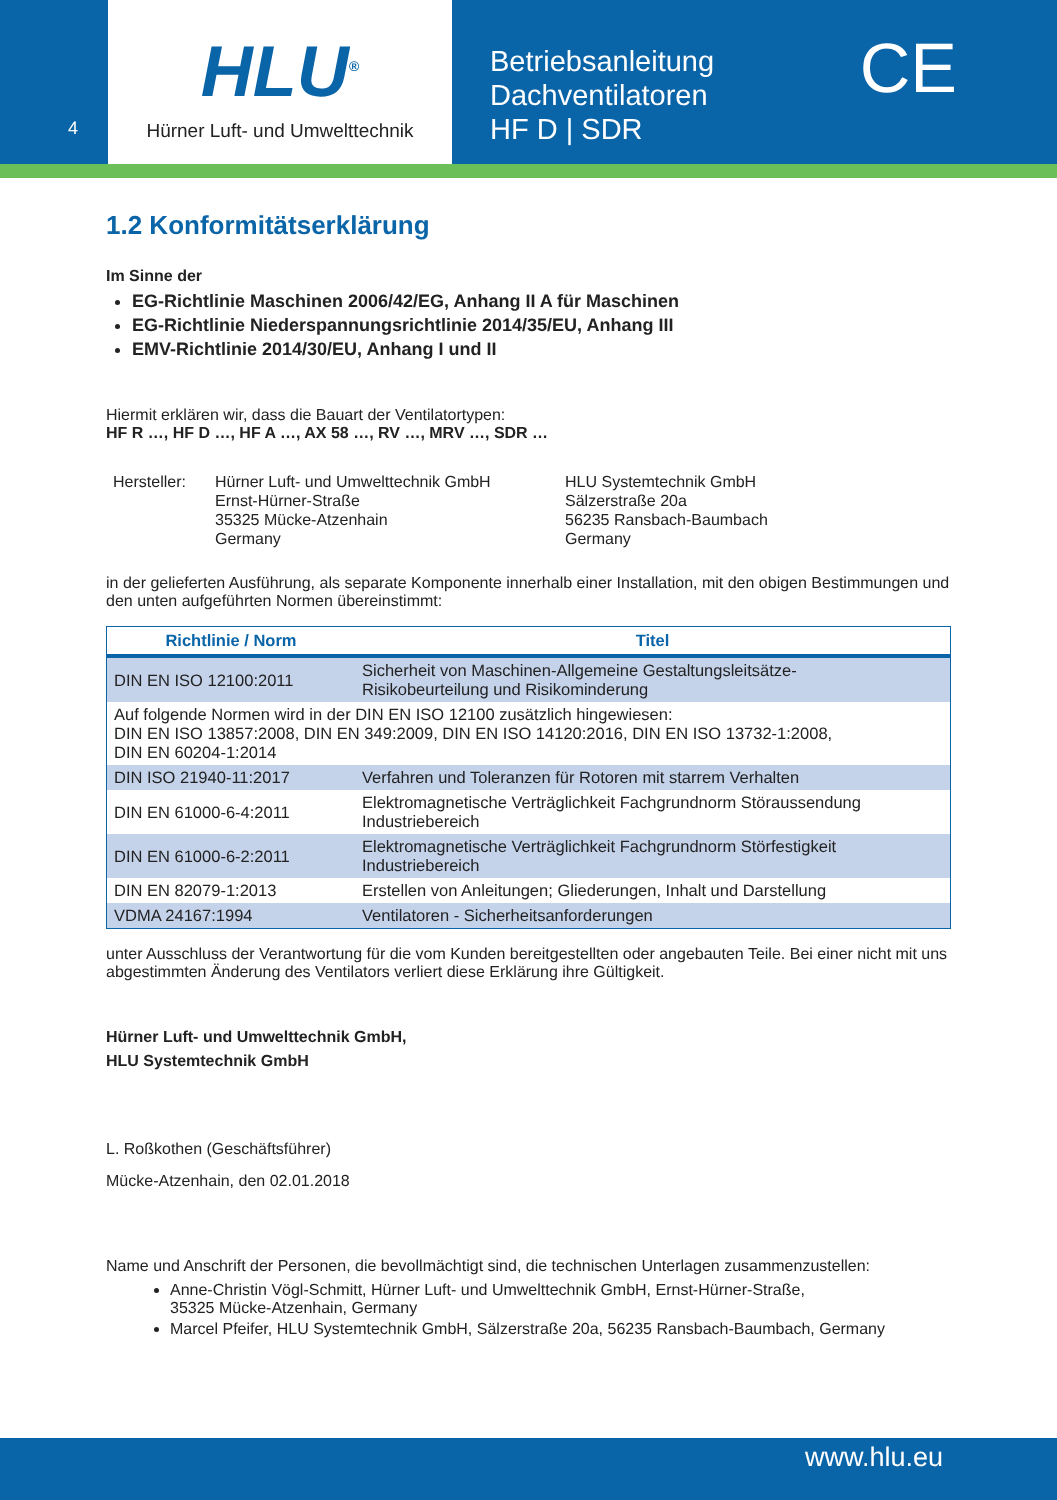4
HLU<sup>®</sup>
Hürner Luft- und Umwelttechnik
Betriebsanleitung
Dachventilatoren
HF D | SDR
CE
1.2 Konformitätserklärung
Im Sinne der
EG-Richtlinie Maschinen 2006/42/EG, Anhang II A für Maschinen
EG-Richtlinie Niederspannungsrichtlinie 2014/35/EU, Anhang III
EMV-Richtlinie 2014/30/EU, Anhang I und II
Hiermit erklären wir, dass die Bauart der Ventilatortypen:
HF R …, HF D …, HF A …, AX 58 …, RV …, MRV …, SDR …
Hersteller:
Hürner Luft- und Umwelttechnik GmbH
Ernst-Hürner-Straße
35325 Mücke-Atzenhain
Germany
HLU Systemtechnik GmbH
Sälzerstraße 20a
56235 Ransbach-Baumbach
Germany
in der gelieferten Ausführung, als separate Komponente innerhalb einer Installation, mit den obigen Bestimmungen und den unten aufgeführten Normen übereinstimmt:
| Richtlinie / Norm | Titel |
| --- | --- |
| DIN EN ISO 12100:2011 | Sicherheit von Maschinen-Allgemeine Gestaltungsleitsätze- Risikobeurteilung und Risikominderung |
| Auf folgende Normen wird in der DIN EN ISO 12100 zusätzlich hingewiesen: DIN EN ISO 13857:2008, DIN EN 349:2009, DIN EN ISO 14120:2016, DIN EN ISO 13732-1:2008, DIN EN 60204-1:2014 | |
| DIN ISO 21940-11:2017 | Verfahren und Toleranzen für Rotoren mit starrem Verhalten |
| DIN EN 61000-6-4:2011 | Elektromagnetische Verträglichkeit Fachgrundnorm Störaussendung Industriebereich |
| DIN EN 61000-6-2:2011 | Elektromagnetische Verträglichkeit Fachgrundnorm Störfestigkeit Industriebereich |
| DIN EN 82079-1:2013 | Erstellen von Anleitungen; Gliederungen, Inhalt und Darstellung |
| VDMA 24167:1994 | Ventilatoren - Sicherheitsanforderungen |
unter Ausschluss der Verantwortung für die vom Kunden bereitgestellten oder angebauten Teile. Bei einer nicht mit uns abgestimmten Änderung des Ventilators verliert diese Erklärung ihre Gültigkeit.
Hürner Luft- und Umwelttechnik GmbH,
HLU Systemtechnik GmbH
L. Roßkothen (Geschäftsführer)
Mücke-Atzenhain, den 02.01.2018
Name und Anschrift der Personen, die bevollmächtigt sind, die technischen Unterlagen zusammenzustellen:
Anne-Christin Vögl-Schmitt, Hürner Luft- und Umwelttechnik GmbH, Ernst-Hürner-Straße,
35325 Mücke-Atzenhain, Germany
Marcel Pfeifer, HLU Systemtechnik GmbH, Sälzerstraße 20a, 56235 Ransbach-Baumbach, Germany
www.hlu.eu